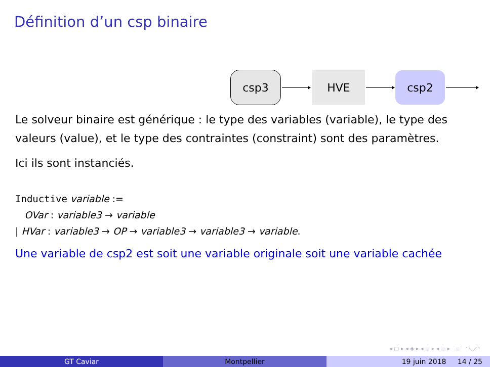Définition d’un csp binaire
csp3 HVE csp2
Le solveur binaire est générique : le type des variables (variable), le type des valeurs (value), et le type des contraintes (constraint) sont des paramètres.
Ici ils sont instanciés.
Inductive variable :=
OVar : variable3 → variable
| HVar : variable3 → OP → variable3 → variable3 → variable.
Une variable de csp2 est soit une variable originale soit une variable cachée
◂ ▢ ▸ ◂ ◈ ▸ ◂ ≣ ▸ ◂ ≣ ▸ ≣ ◠◡◠
GT Caviar Montpellier 19 juin 2018 14 / 25